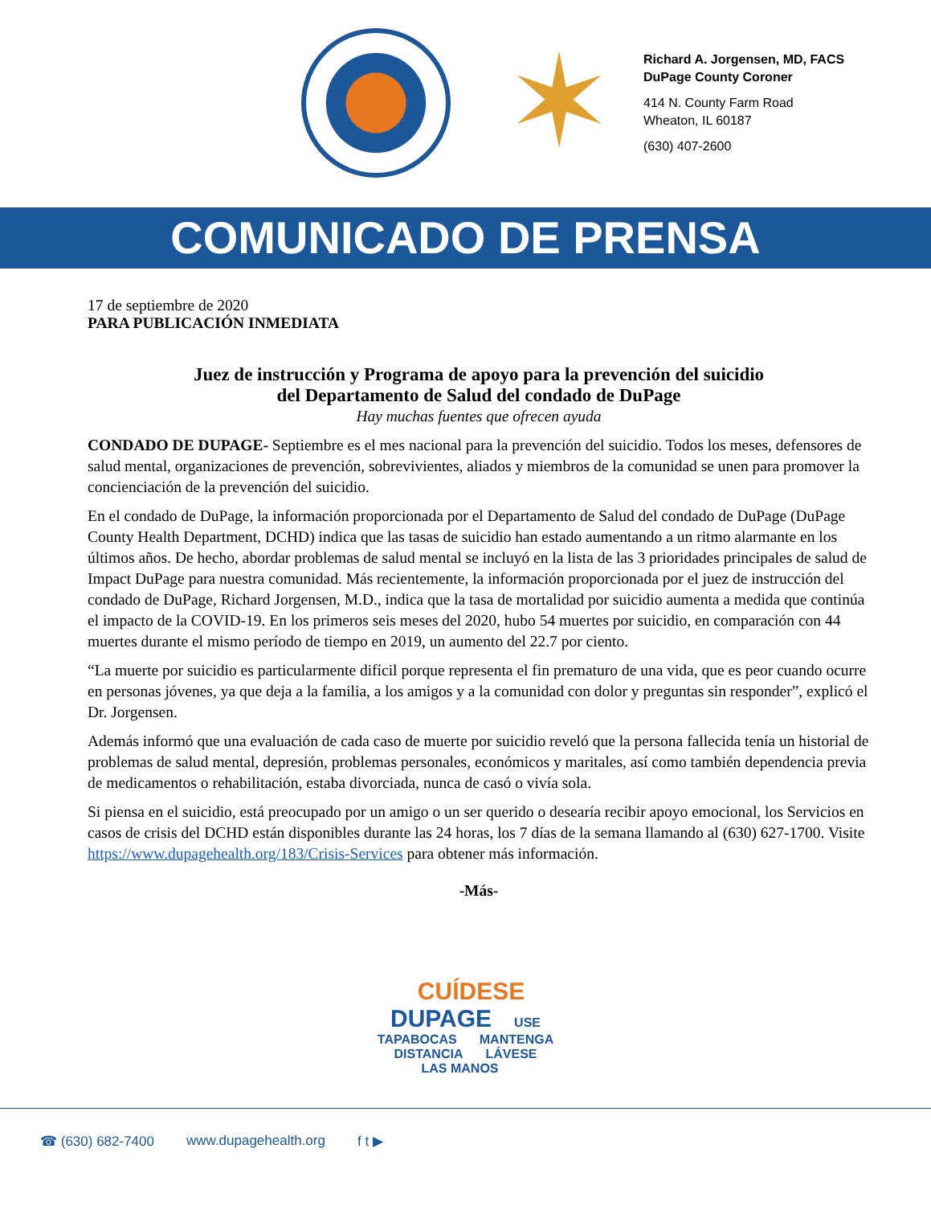✶
Richard A. Jorgensen, MD, FACS
DuPage County Coroner
414 N. County Farm Road
Wheaton, IL 60187
(630) 407-2600
COMUNICADO DE PRENSA
17 de septiembre de 2020
PARA PUBLICACIÓN INMEDIATA
Juez de instrucción y Programa de apoyo para la prevención del suicidio
del Departamento de Salud del condado de DuPage
Hay muchas fuentes que ofrecen ayuda
CONDADO DE DUPAGE- Septiembre es el mes nacional para la prevención del suicidio. Todos los meses, defensores de salud mental, organizaciones de prevención, sobrevivientes, aliados y miembros de la comunidad se unen para promover la concienciación de la prevención del suicidio.
En el condado de DuPage, la información proporcionada por el Departamento de Salud del condado de DuPage (DuPage County Health Department, DCHD) indica que las tasas de suicidio han estado aumentando a un ritmo alarmante en los últimos años. De hecho, abordar problemas de salud mental se incluyó en la lista de las 3 prioridades principales de salud de Impact DuPage para nuestra comunidad. Más recientemente, la información proporcionada por el juez de instrucción del condado de DuPage, Richard Jorgensen, M.D., indica que la tasa de mortalidad por suicidio aumenta a medida que continúa el impacto de la COVID-19. En los primeros seis meses del 2020, hubo 54 muertes por suicidio, en comparación con 44 muertes durante el mismo período de tiempo en 2019, un aumento del 22.7 por ciento.
“La muerte por suicidio es particularmente difícil porque representa el fin prematuro de una vida, que es peor cuando ocurre en personas jóvenes, ya que deja a la familia, a los amigos y a la comunidad con dolor y preguntas sin responder”, explicó el Dr. Jorgensen.
Además informó que una evaluación de cada caso de muerte por suicidio reveló que la persona fallecida tenía un historial de problemas de salud mental, depresión, problemas personales, económicos y maritales, así como también dependencia previa de medicamentos o rehabilitación, estaba divorciada, nunca de casó o vivía sola.
Si piensa en el suicidio, está preocupado por un amigo o un ser querido o desearía recibir apoyo emocional, los Servicios en casos de crisis del DCHD están disponibles durante las 24 horas, los 7 días de la semana llamando al (630) 627-1700. Visite https://www.dupagehealth.org/183/Crisis-Services para obtener más información.
-Más-
CUÍDESE
DUPAGE USE
TAPABOCAS MANTENGA
DISTANCIA LÁVESE
LAS MANOS
☎ (630) 682-7400 www.dupagehealth.org f t ▶